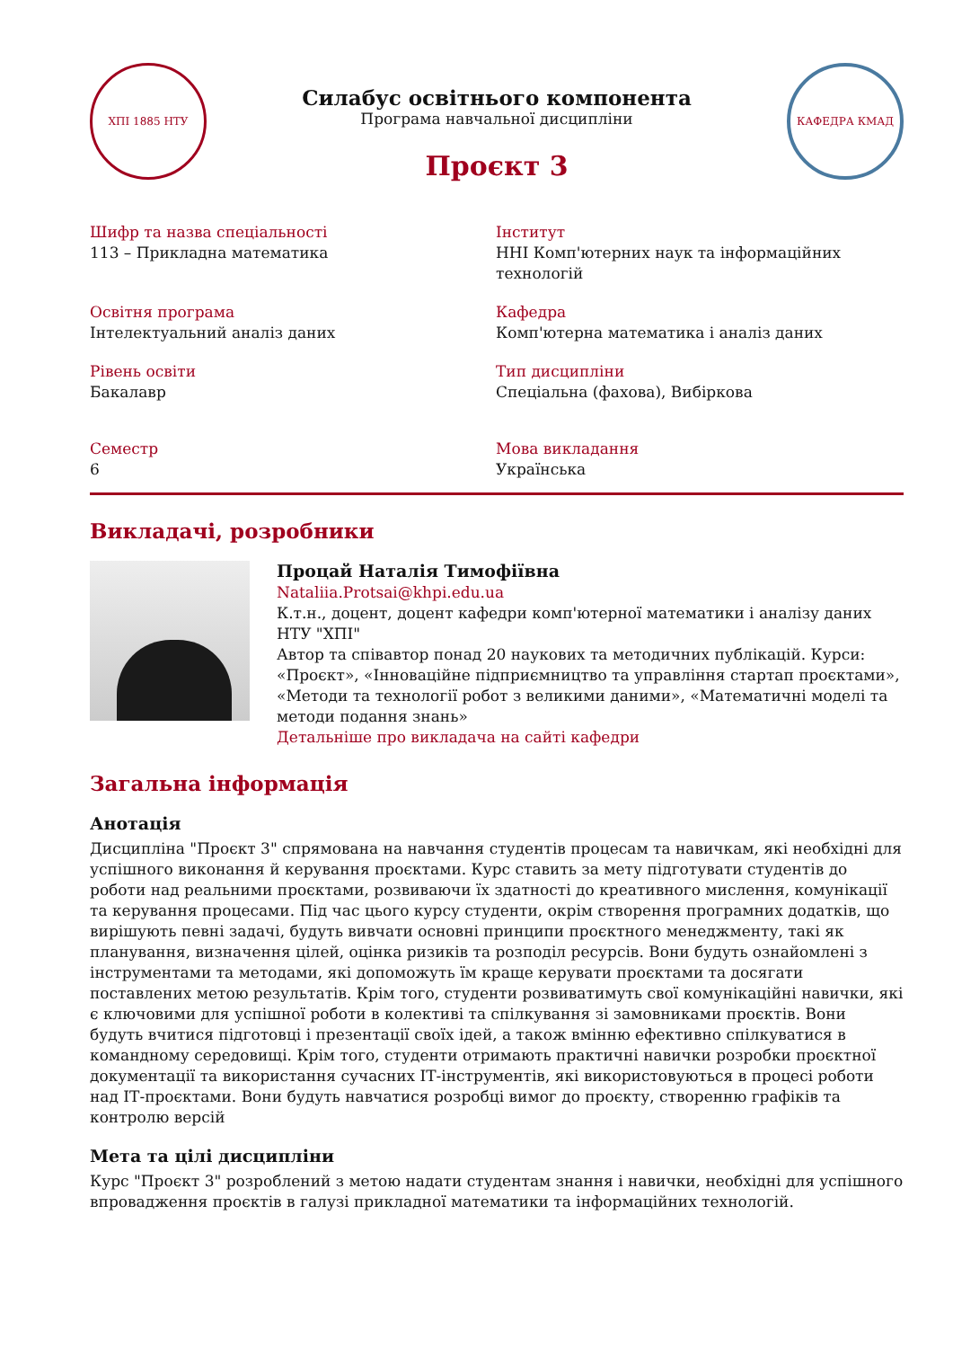ХПІ 1885 НТУ
Силабус освітнього компонента
Програма навчальної дисципліни
Проєкт 3
КАФЕДРА КМАД
Шифр та назва спеціальності
113 – Прикладна математика
Інститут
ННІ Комп'ютерних наук та інформаційних технологій
Освітня програма
Інтелектуальний аналіз даних
Кафедра
Комп'ютерна математика і аналіз даних
Рівень освіти
Бакалавр
Тип дисципліни
Спеціальна (фахова), Вибіркова
Семестр
6
Мова викладання
Українська
Викладачі, розробники
Процай Наталія Тимофіївна
Nataliia.Protsai@khpi.edu.ua
К.т.н., доцент, доцент кафедри комп'ютерної математики і аналізу даних НТУ "ХПІ"
Автор та співавтор понад 20 наукових та методичних публікацій. Курси: «Проєкт», «Інноваційне підприємництво та управління стартап проєктами», «Методи та технології робот з великими даними», «Математичні моделі та методи подання знань»
Детальніше про викладача на сайті кафедри
Загальна інформація
Анотація
Дисципліна "Проєкт 3" спрямована на навчання студентів процесам та навичкам, які необхідні для успішного виконання й керування проєктами. Курс ставить за мету підготувати студентів до роботи над реальними проєктами, розвиваючи їх здатності до креативного мислення, комунікації та керування процесами. Під час цього курсу студенти, окрім створення програмних додатків, що вирішують певні задачі, будуть вивчати основні принципи проєктного менеджменту, такі як планування, визначення цілей, оцінка ризиків та розподіл ресурсів. Вони будуть ознайомлені з інструментами та методами, які допоможуть їм краще керувати проєктами та досягати поставлених метою результатів. Крім того, студенти розвиватимуть свої комунікаційні навички, які є ключовими для успішної роботи в колективі та спілкування зі замовниками проєктів. Вони будуть вчитися підготовці і презентації своїх ідей, а також вмінню ефективно спілкуватися в командному середовищі. Крім того, студенти отримають практичні навички розробки проєктної документації та використання сучасних ІТ-інструментів, які використовуються в процесі роботи над ІТ-проєктами. Вони будуть навчатися розробці вимог до проєкту, створенню графіків та контролю версій
Мета та цілі дисципліни
Курс "Проєкт 3" розроблений з метою надати студентам знання і навички, необхідні для успішного впровадження проєктів в галузі прикладної математики та інформаційних технологій.